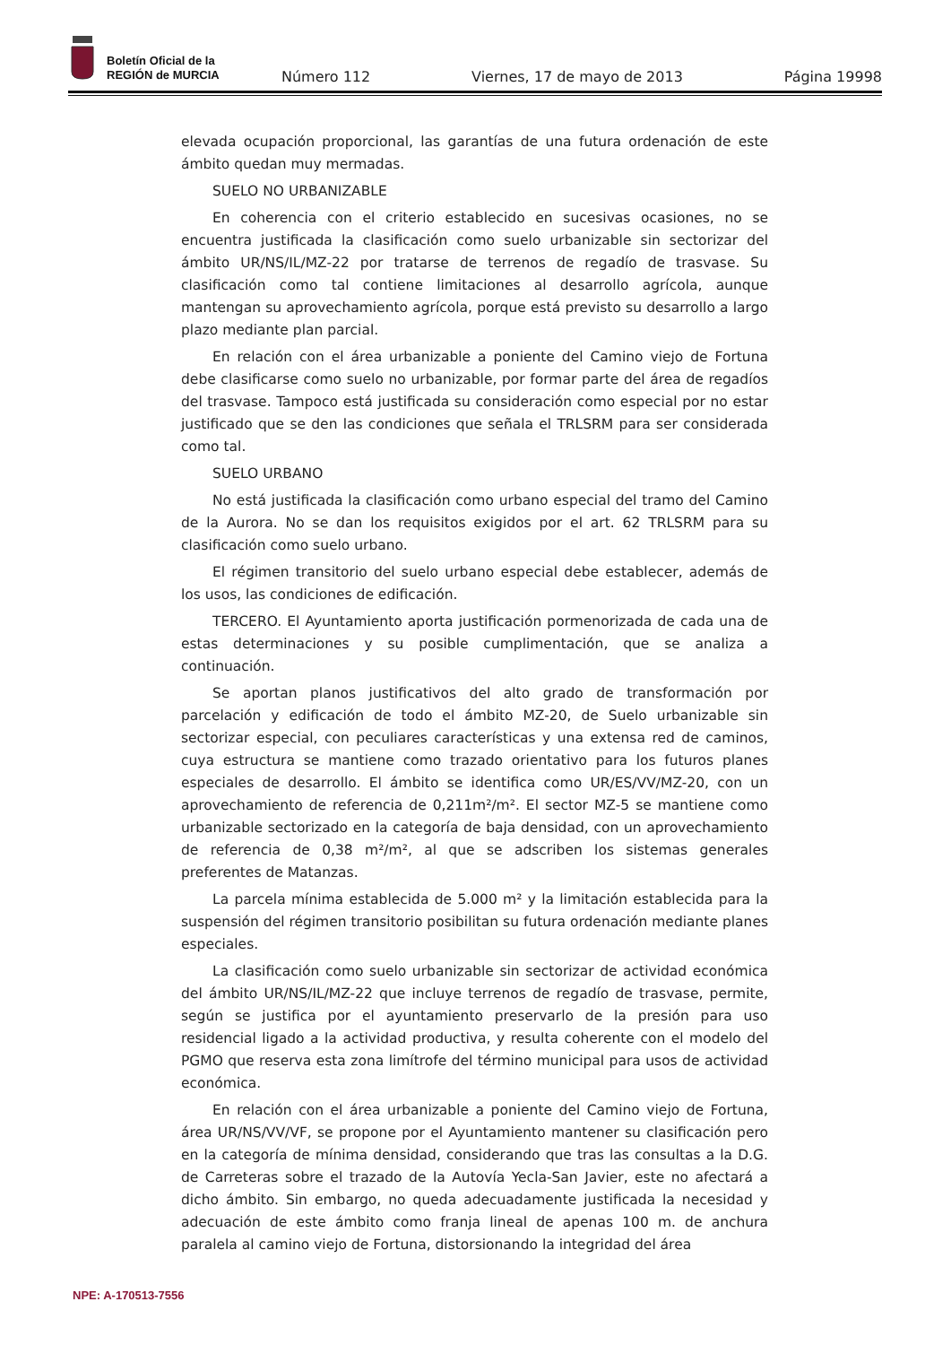Boletín Oficial de la
REGIÓN de MURCIA
Número 112 Viernes, 17 de mayo de 2013 Página 19998
elevada ocupación proporcional, las garantías de una futura ordenación de este ámbito quedan muy mermadas.
SUELO NO URBANIZABLE
En coherencia con el criterio establecido en sucesivas ocasiones, no se encuentra justificada la clasificación como suelo urbanizable sin sectorizar del ámbito UR/NS/IL/MZ-22 por tratarse de terrenos de regadío de trasvase. Su clasificación como tal contiene limitaciones al desarrollo agrícola, aunque mantengan su aprovechamiento agrícola, porque está previsto su desarrollo a largo plazo mediante plan parcial.
En relación con el área urbanizable a poniente del Camino viejo de Fortuna debe clasificarse como suelo no urbanizable, por formar parte del área de regadíos del trasvase. Tampoco está justificada su consideración como especial por no estar justificado que se den las condiciones que señala el TRLSRM para ser considerada como tal.
SUELO URBANO
No está justificada la clasificación como urbano especial del tramo del Camino de la Aurora. No se dan los requisitos exigidos por el art. 62 TRLSRM para su clasificación como suelo urbano.
El régimen transitorio del suelo urbano especial debe establecer, además de los usos, las condiciones de edificación.
TERCERO. El Ayuntamiento aporta justificación pormenorizada de cada una de estas determinaciones y su posible cumplimentación, que se analiza a continuación.
Se aportan planos justificativos del alto grado de transformación por parcelación y edificación de todo el ámbito MZ-20, de Suelo urbanizable sin sectorizar especial, con peculiares características y una extensa red de caminos, cuya estructura se mantiene como trazado orientativo para los futuros planes especiales de desarrollo. El ámbito se identifica como UR/ES/VV/MZ-20, con un aprovechamiento de referencia de 0,211m²/m². El sector MZ-5 se mantiene como urbanizable sectorizado en la categoría de baja densidad, con un aprovechamiento de referencia de 0,38 m²/m², al que se adscriben los sistemas generales preferentes de Matanzas.
La parcela mínima establecida de 5.000 m² y la limitación establecida para la suspensión del régimen transitorio posibilitan su futura ordenación mediante planes especiales.
La clasificación como suelo urbanizable sin sectorizar de actividad económica del ámbito UR/NS/IL/MZ-22 que incluye terrenos de regadío de trasvase, permite, según se justifica por el ayuntamiento preservarlo de la presión para uso residencial ligado a la actividad productiva, y resulta coherente con el modelo del PGMO que reserva esta zona limítrofe del término municipal para usos de actividad económica.
En relación con el área urbanizable a poniente del Camino viejo de Fortuna, área UR/NS/VV/VF, se propone por el Ayuntamiento mantener su clasificación pero en la categoría de mínima densidad, considerando que tras las consultas a la D.G. de Carreteras sobre el trazado de la Autovía Yecla-San Javier, este no afectará a dicho ámbito. Sin embargo, no queda adecuadamente justificada la necesidad y adecuación de este ámbito como franja lineal de apenas 100 m. de anchura paralela al camino viejo de Fortuna, distorsionando la integridad del área
NPE: A-170513-7556